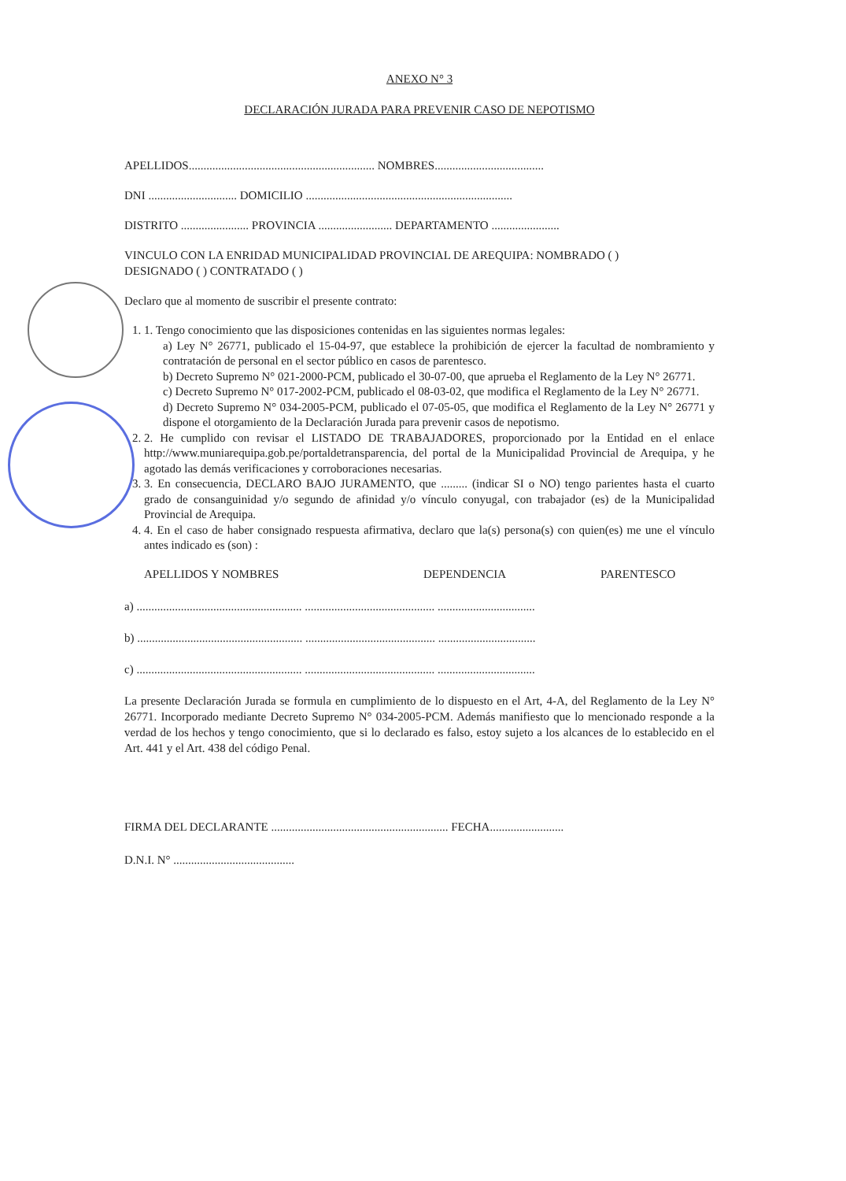ANEXO N° 3
DECLARACIÓN JURADA PARA PREVENIR CASO DE NEPOTISMO
APELLIDOS............................................................... NOMBRES.....................................
DNI .............................. DOMICILIO ......................................................................
DISTRITO ....................... PROVINCIA ......................... DEPARTAMENTO .......................
VINCULO CON LA ENRIDAD MUNICIPALIDAD PROVINCIAL DE AREQUIPA: NOMBRADO ( )
DESIGNADO ( ) CONTRATADO ( )
Declaro que al momento de suscribir el presente contrato:
1. 1. Tengo conocimiento que las disposiciones contenidas en las siguientes normas legales:
a) Ley N° 26771, publicado el 15-04-97, que establece la prohibición de ejercer la facultad de nombramiento y contratación de personal en el sector público en casos de parentesco.
b) Decreto Supremo N° 021-2000-PCM, publicado el 30-07-00, que aprueba el Reglamento de la Ley N° 26771.
c) Decreto Supremo N° 017-2002-PCM, publicado el 08-03-02, que modifica el Reglamento de la Ley N° 26771.
d) Decreto Supremo N° 034-2005-PCM, publicado el 07-05-05, que modifica el Reglamento de la Ley N° 26771 y dispone el otorgamiento de la Declaración Jurada para prevenir casos de nepotismo.
2. 2. He cumplido con revisar el LISTADO DE TRABAJADORES, proporcionado por la Entidad en el enlace http://www.muniarequipa.gob.pe/portaldetransparencia, del portal de la Municipalidad Provincial de Arequipa, y he agotado las demás verificaciones y corroboraciones necesarias.
3. 3. En consecuencia, DECLARO BAJO JURAMENTO, que ......... (indicar SI o NO) tengo parientes hasta el cuarto grado de consanguinidad y/o segundo de afinidad y/o vínculo conyugal, con trabajador (es) de la Municipalidad Provincial de Arequipa.
4. 4. En el caso de haber consignado respuesta afirmativa, declaro que la(s) persona(s) con quien(es) me une el vínculo antes indicado es (son) :
APELLIDOS Y NOMBRES DEPENDENCIA PARENTESCO
a) ........................................................ ............................................ .................................
b) ........................................................ ............................................ .................................
c) ........................................................ ............................................ .................................
La presente Declaración Jurada se formula en cumplimiento de lo dispuesto en el Art, 4-A, del Reglamento de la Ley N° 26771. Incorporado mediante Decreto Supremo N° 034-2005-PCM. Además manifiesto que lo mencionado responde a la verdad de los hechos y tengo conocimiento, que si lo declarado es falso, estoy sujeto a los alcances de lo establecido en el Art. 441 y el Art. 438 del código Penal.
FIRMA DEL DECLARANTE ............................................................ FECHA.........................
D.N.I. N° .........................................